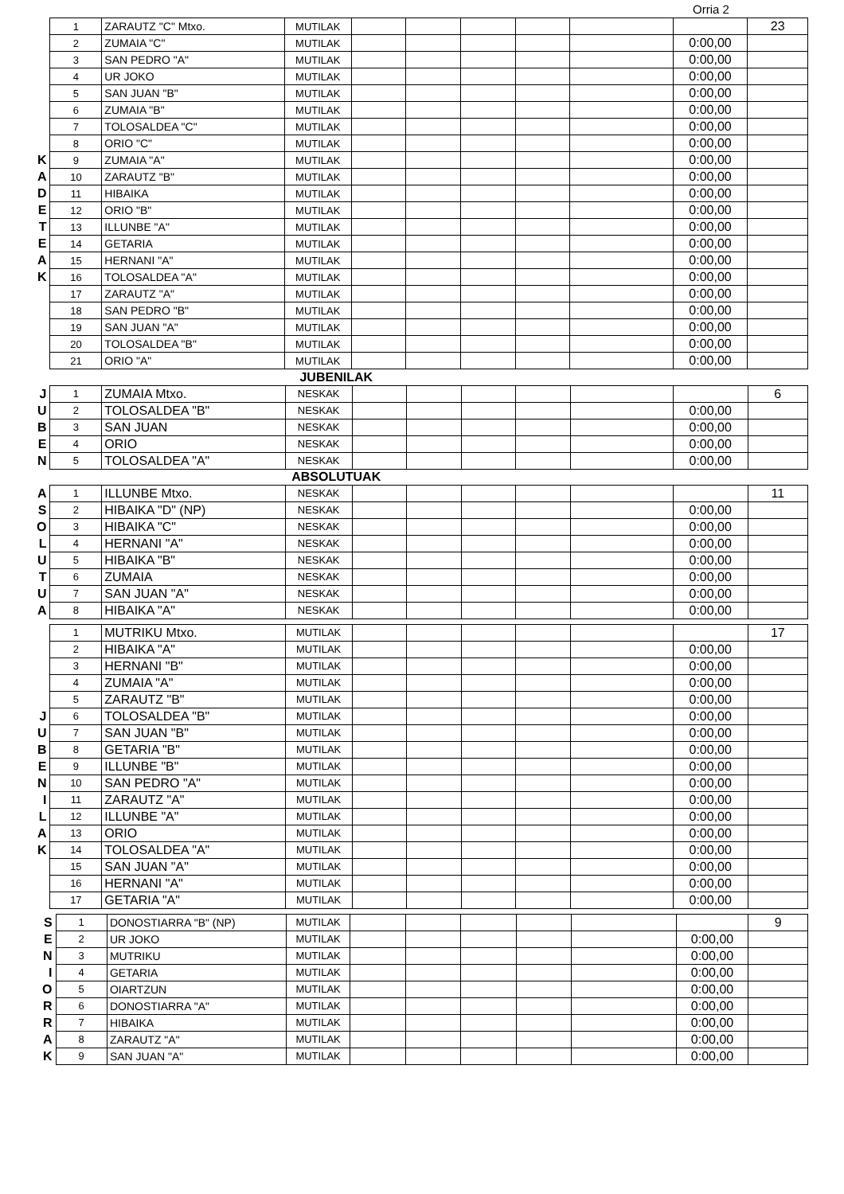Orria 2
| | 1 | ZARAUTZ "C" Mtxo. | MUTILAK | | | | | | | 23 |
| | 2 | ZUMAIA "C" | MUTILAK | | | | | | 0:00,00 | |
| | 3 | SAN PEDRO "A" | MUTILAK | | | | | | 0:00,00 | |
| | 4 | UR JOKO | MUTILAK | | | | | | 0:00,00 | |
| | 5 | SAN JUAN "B" | MUTILAK | | | | | | 0:00,00 | |
| | 6 | ZUMAIA "B" | MUTILAK | | | | | | 0:00,00 | |
| | 7 | TOLOSALDEA "C" | MUTILAK | | | | | | 0:00,00 | |
| | 8 | ORIO "C" | MUTILAK | | | | | | 0:00,00 | |
| K | 9 | ZUMAIA "A" | MUTILAK | | | | | | 0:00,00 | |
| A | 10 | ZARAUTZ "B" | MUTILAK | | | | | | 0:00,00 | |
| D | 11 | HIBAIKA | MUTILAK | | | | | | 0:00,00 | |
| E | 12 | ORIO "B" | MUTILAK | | | | | | 0:00,00 | |
| T | 13 | ILLUNBE "A" | MUTILAK | | | | | | 0:00,00 | |
| E | 14 | GETARIA | MUTILAK | | | | | | 0:00,00 | |
| A | 15 | HERNANI "A" | MUTILAK | | | | | | 0:00,00 | |
| K | 16 | TOLOSALDEA "A" | MUTILAK | | | | | | 0:00,00 | |
| | 17 | ZARAUTZ "A" | MUTILAK | | | | | | 0:00,00 | |
| | 18 | SAN PEDRO "B" | MUTILAK | | | | | | 0:00,00 | |
| | 19 | SAN JUAN "A" | MUTILAK | | | | | | 0:00,00 | |
| | 20 | TOLOSALDEA "B" | MUTILAK | | | | | | 0:00,00 | |
| | 21 | ORIO "A" | MUTILAK | | | | | | 0:00,00 | |
| | JUBENILAK | | | | | | | | | |
| J | 1 | ZUMAIA Mtxo. | NESKAK | | | | | | | 6 |
| U | 2 | TOLOSALDEA "B" | NESKAK | | | | | | 0:00,00 | |
| B | 3 | SAN JUAN | NESKAK | | | | | | 0:00,00 | |
| E | 4 | ORIO | NESKAK | | | | | | 0:00,00 | |
| N | 5 | TOLOSALDEA "A" | NESKAK | | | | | | 0:00,00 | |
| | ABSOLUTUAK | | | | | | | | | |
| A | 1 | ILLUNBE Mtxo. | NESKAK | | | | | | | 11 |
| S | 2 | HIBAIKA "D" (NP) | NESKAK | | | | | | 0:00,00 | |
| O | 3 | HIBAIKA "C" | NESKAK | | | | | | 0:00,00 | |
| L | 4 | HERNANI "A" | NESKAK | | | | | | 0:00,00 | |
| U | 5 | HIBAIKA "B" | NESKAK | | | | | | 0:00,00 | |
| T | 6 | ZUMAIA | NESKAK | | | | | | 0:00,00 | |
| U | 7 | SAN JUAN "A" | NESKAK | | | | | | 0:00,00 | |
| A | 8 | HIBAIKA "A" | NESKAK | | | | | | 0:00,00 | |
| | 1 | MUTRIKU Mtxo. | MUTILAK | | | | | | | 17 |
| | 2 | HIBAIKA "A" | MUTILAK | | | | | | 0:00,00 | |
| | 3 | HERNANI "B" | MUTILAK | | | | | | 0:00,00 | |
| | 4 | ZUMAIA "A" | MUTILAK | | | | | | 0:00,00 | |
| | 5 | ZARAUTZ "B" | MUTILAK | | | | | | 0:00,00 | |
| J | 6 | TOLOSALDEA "B" | MUTILAK | | | | | | 0:00,00 | |
| U | 7 | SAN JUAN "B" | MUTILAK | | | | | | 0:00,00 | |
| B | 8 | GETARIA "B" | MUTILAK | | | | | | 0:00,00 | |
| E | 9 | ILLUNBE "B" | MUTILAK | | | | | | 0:00,00 | |
| N | 10 | SAN PEDRO "A" | MUTILAK | | | | | | 0:00,00 | |
| I | 11 | ZARAUTZ "A" | MUTILAK | | | | | | 0:00,00 | |
| L | 12 | ILLUNBE "A" | MUTILAK | | | | | | 0:00,00 | |
| A | 13 | ORIO | MUTILAK | | | | | | 0:00,00 | |
| K | 14 | TOLOSALDEA "A" | MUTILAK | | | | | | 0:00,00 | |
| | 15 | SAN JUAN "A" | MUTILAK | | | | | | 0:00,00 | |
| | 16 | HERNANI "A" | MUTILAK | | | | | | 0:00,00 | |
| | 17 | GETARIA "A" | MUTILAK | | | | | | 0:00,00 | |
| S | 1 | DONOSTIARRA "B" (NP) | MUTILAK | | | | | | | 9 |
| E | 2 | UR JOKO | MUTILAK | | | | | | 0:00,00 | |
| N | 3 | MUTRIKU | MUTILAK | | | | | | 0:00,00 | |
| I | 4 | GETARIA | MUTILAK | | | | | | 0:00,00 | |
| O | 5 | OIARTZUN | MUTILAK | | | | | | 0:00,00 | |
| R | 6 | DONOSTIARRA "A" | MUTILAK | | | | | | 0:00,00 | |
| R | 7 | HIBAIKA | MUTILAK | | | | | | 0:00,00 | |
| A | 8 | ZARAUTZ "A" | MUTILAK | | | | | | 0:00,00 | |
| K | 9 | SAN JUAN "A" | MUTILAK | | | | | | 0:00,00 | |